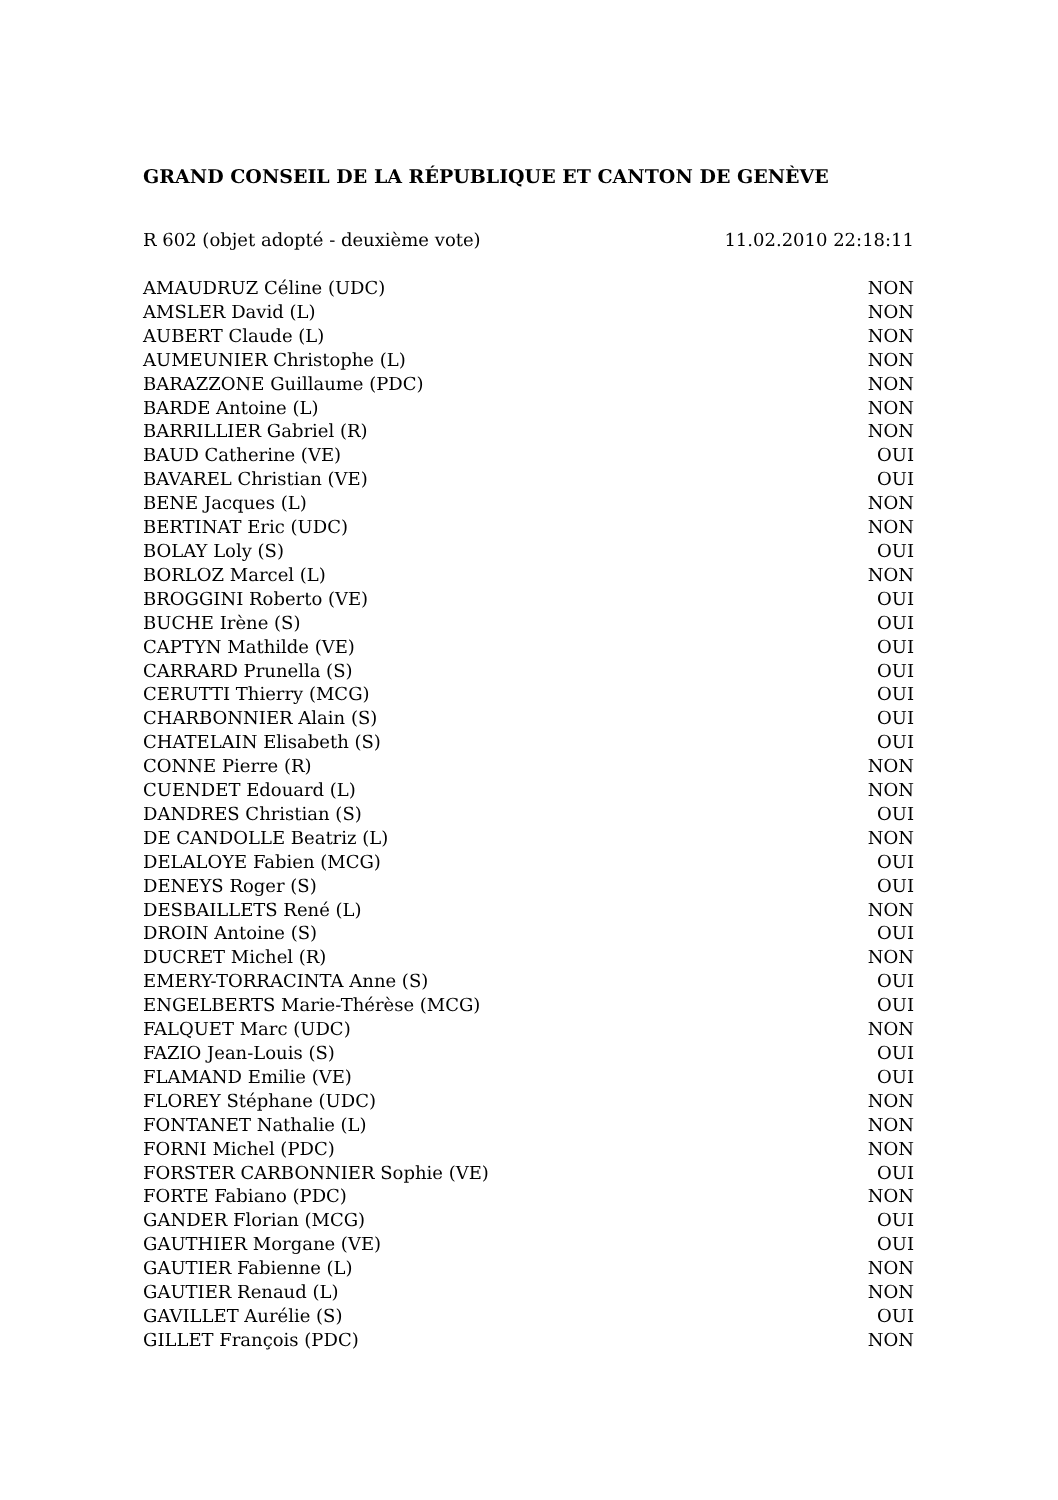GRAND CONSEIL DE LA RÉPUBLIQUE ET CANTON DE GENÈVE
R 602 (objet adopté - deuxième vote) 11.02.2010 22:18:11
| AMAUDRUZ Céline (UDC) | NON |
| AMSLER David (L) | NON |
| AUBERT Claude (L) | NON |
| AUMEUNIER Christophe (L) | NON |
| BARAZZONE Guillaume (PDC) | NON |
| BARDE Antoine (L) | NON |
| BARRILLIER Gabriel (R) | NON |
| BAUD Catherine (VE) | OUI |
| BAVAREL Christian (VE) | OUI |
| BENE Jacques (L) | NON |
| BERTINAT Eric (UDC) | NON |
| BOLAY Loly (S) | OUI |
| BORLOZ Marcel (L) | NON |
| BROGGINI Roberto (VE) | OUI |
| BUCHE Irène (S) | OUI |
| CAPTYN Mathilde (VE) | OUI |
| CARRARD Prunella (S) | OUI |
| CERUTTI Thierry (MCG) | OUI |
| CHARBONNIER Alain (S) | OUI |
| CHATELAIN Elisabeth (S) | OUI |
| CONNE Pierre (R) | NON |
| CUENDET Edouard (L) | NON |
| DANDRES Christian (S) | OUI |
| DE CANDOLLE Beatriz (L) | NON |
| DELALOYE Fabien (MCG) | OUI |
| DENEYS Roger (S) | OUI |
| DESBAILLETS René (L) | NON |
| DROIN Antoine (S) | OUI |
| DUCRET Michel (R) | NON |
| EMERY-TORRACINTA Anne (S) | OUI |
| ENGELBERTS Marie-Thérèse (MCG) | OUI |
| FALQUET Marc (UDC) | NON |
| FAZIO Jean-Louis (S) | OUI |
| FLAMAND Emilie (VE) | OUI |
| FLOREY Stéphane (UDC) | NON |
| FONTANET Nathalie (L) | NON |
| FORNI Michel (PDC) | NON |
| FORSTER CARBONNIER Sophie (VE) | OUI |
| FORTE Fabiano (PDC) | NON |
| GANDER Florian (MCG) | OUI |
| GAUTHIER Morgane (VE) | OUI |
| GAUTIER Fabienne (L) | NON |
| GAUTIER Renaud (L) | NON |
| GAVILLET Aurélie (S) | OUI |
| GILLET François (PDC) | NON |